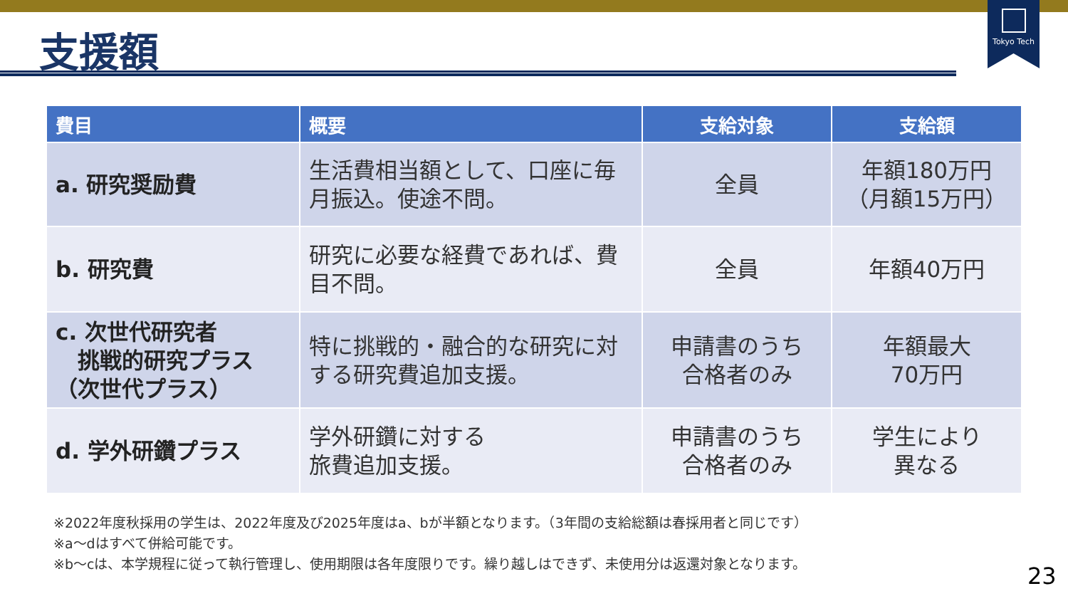Tokyo Tech
支援額
| 費目 | 概要 | 支給対象 | 支給額 |
| --- | --- | --- | --- |
| a. 研究奨励費 | 生活費相当額として、口座に毎月振込。使途不問。 | 全員 | 年額180万円 （月額15万円） |
| b. 研究費 | 研究に必要な経費であれば、費目不問。 | 全員 | 年額40万円 |
| c. 次世代研究者 挑戦的研究プラス （次世代プラス） | 特に挑戦的・融合的な研究に対する研究費追加支援。 | 申請書のうち 合格者のみ | 年額最大 70万円 |
| d. 学外研鑽プラス | 学外研鑽に対する 旅費追加支援。 | 申請書のうち 合格者のみ | 学生により 異なる |
※2022年度秋採用の学生は、2022年度及び2025年度はa、bが半額となります。（3年間の支給総額は春採用者と同じです）
※a～dはすべて併給可能です。
※b～cは、本学規程に従って執行管理し、使用期限は各年度限りです。繰り越しはできず、未使用分は返還対象となります。
23